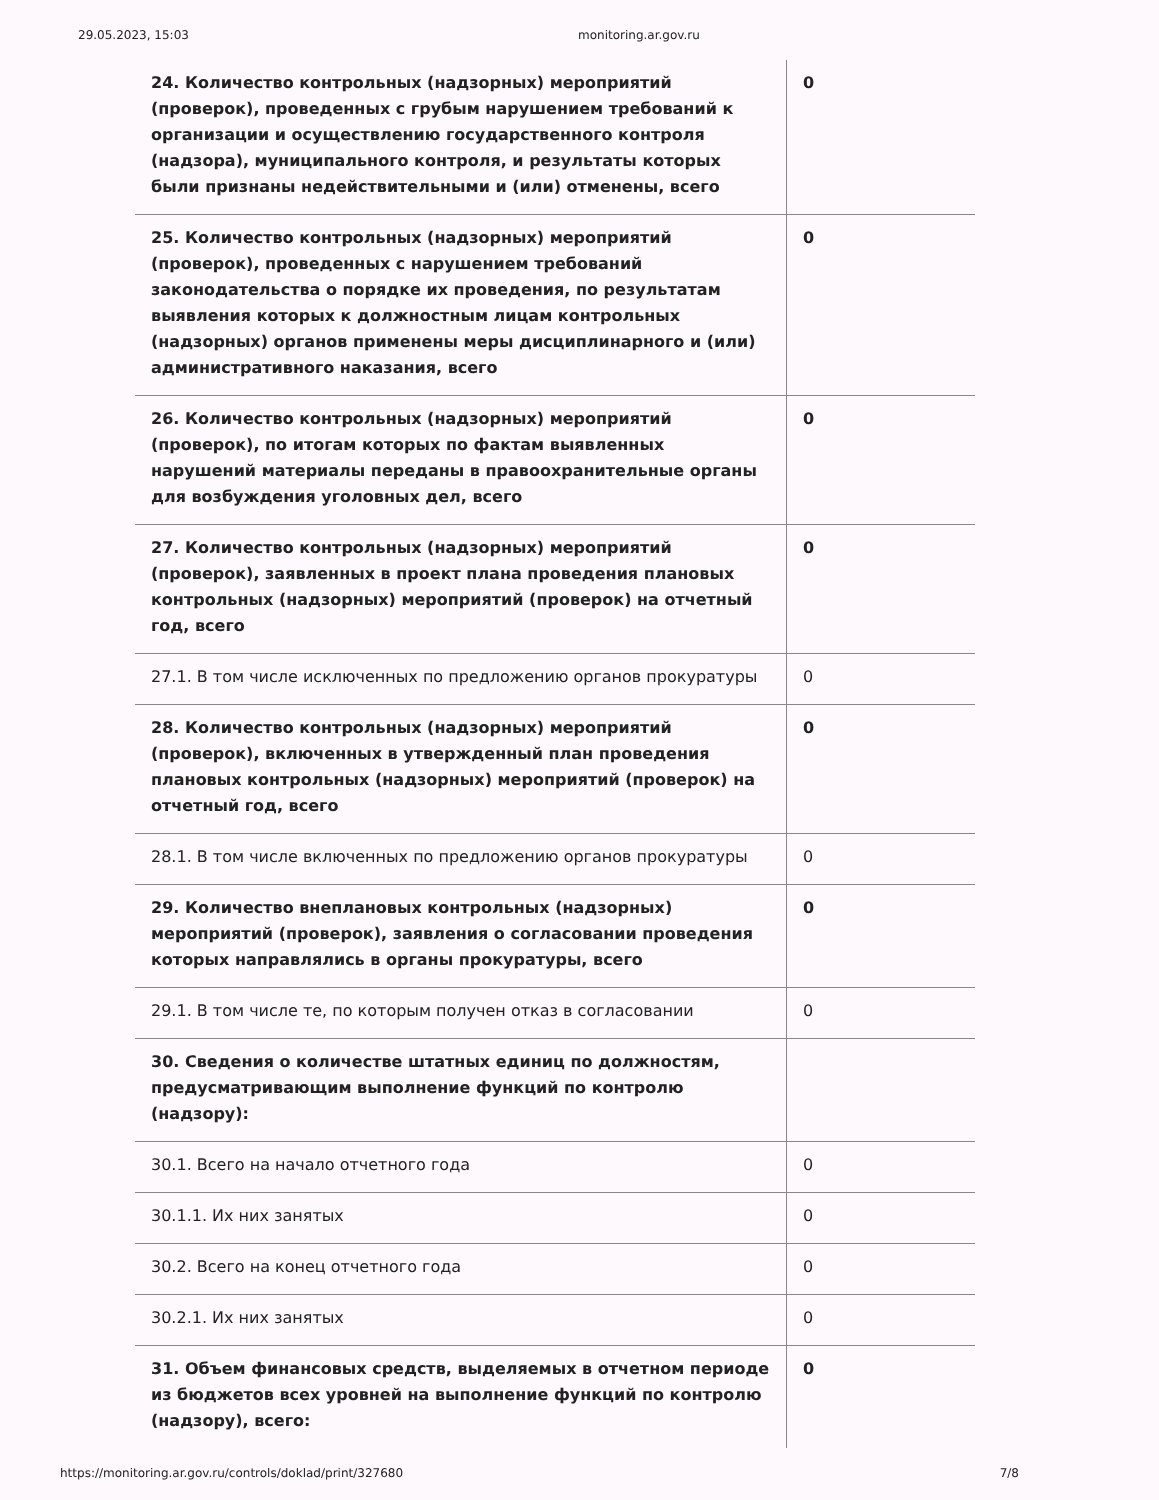29.05.2023, 15:03 monitoring.ar.gov.ru
| 24. Количество контрольных (надзорных) мероприятий (проверок), проведенных с грубым нарушением требований к организации и осуществлению государственного контроля (надзора), муниципального контроля, и результаты которых были признаны недействительными и (или) отменены, всего | 0 |
| 25. Количество контрольных (надзорных) мероприятий (проверок), проведенных с нарушением требований законодательства о порядке их проведения, по результатам выявления которых к должностным лицам контрольных (надзорных) органов применены меры дисциплинарного и (или) административного наказания, всего | 0 |
| 26. Количество контрольных (надзорных) мероприятий (проверок), по итогам которых по фактам выявленных нарушений материалы переданы в правоохранительные органы для возбуждения уголовных дел, всего | 0 |
| 27. Количество контрольных (надзорных) мероприятий (проверок), заявленных в проект плана проведения плановых контрольных (надзорных) мероприятий (проверок) на отчетный год, всего | 0 |
| 27.1. В том числе исключенных по предложению органов прокуратуры | 0 |
| 28. Количество контрольных (надзорных) мероприятий (проверок), включенных в утвержденный план проведения плановых контрольных (надзорных) мероприятий (проверок) на отчетный год, всего | 0 |
| 28.1. В том числе включенных по предложению органов прокуратуры | 0 |
| 29. Количество внеплановых контрольных (надзорных) мероприятий (проверок), заявления о согласовании проведения которых направлялись в органы прокуратуры, всего | 0 |
| 29.1. В том числе те, по которым получен отказ в согласовании | 0 |
| 30. Сведения о количестве штатных единиц по должностям, предусматривающим выполнение функций по контролю (надзору): | |
| 30.1. Всего на начало отчетного года | 0 |
| 30.1.1. Их них занятых | 0 |
| 30.2. Всего на конец отчетного года | 0 |
| 30.2.1. Их них занятых | 0 |
| 31. Объем финансовых средств, выделяемых в отчетном периоде из бюджетов всех уровней на выполнение функций по контролю (надзору), всего: | 0 |
https://monitoring.ar.gov.ru/controls/doklad/print/327680 7/8